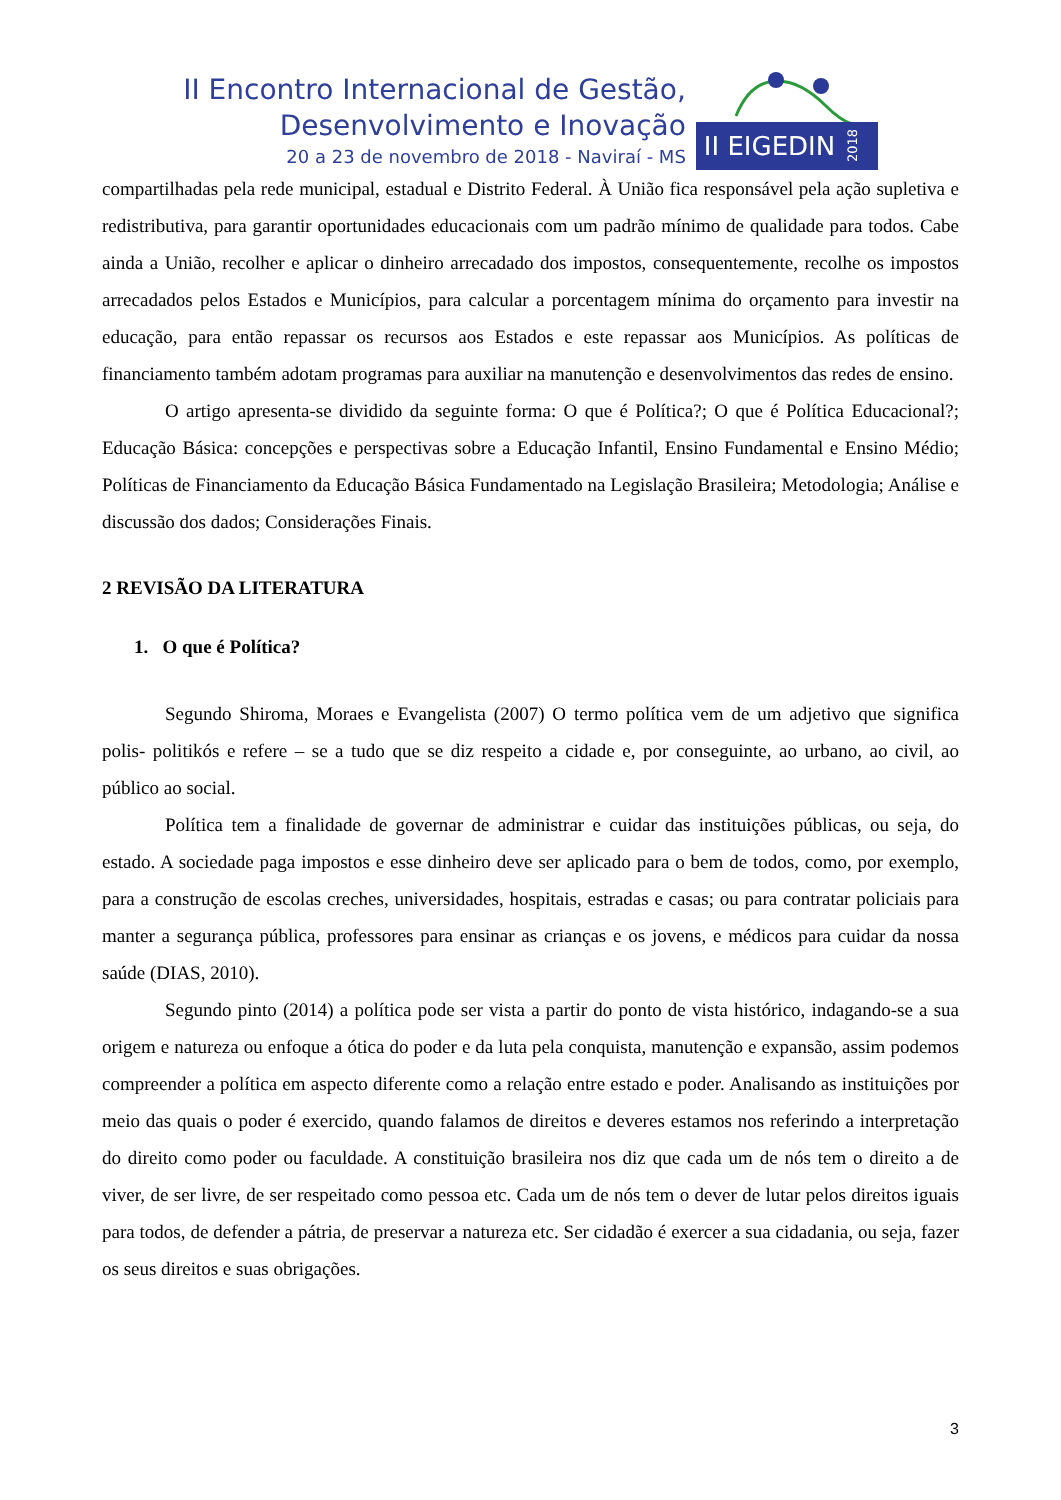II Encontro Internacional de Gestão,
Desenvolvimento e Inovação
20 a 23 de novembro de 2018 - Naviraí - MS
II EIGEDIN 2018
compartilhadas pela rede municipal, estadual e Distrito Federal. À União fica responsável pela ação supletiva e redistributiva, para garantir oportunidades educacionais com um padrão mínimo de qualidade para todos. Cabe ainda a União, recolher e aplicar o dinheiro arrecadado dos impostos, consequentemente, recolhe os impostos arrecadados pelos Estados e Municípios, para calcular a porcentagem mínima do orçamento para investir na educação, para então repassar os recursos aos Estados e este repassar aos Municípios. As políticas de financiamento também adotam programas para auxiliar na manutenção e desenvolvimentos das redes de ensino.
O artigo apresenta-se dividido da seguinte forma: O que é Política?; O que é Política Educacional?; Educação Básica: concepções e perspectivas sobre a Educação Infantil, Ensino Fundamental e Ensino Médio; Políticas de Financiamento da Educação Básica Fundamentado na Legislação Brasileira; Metodologia; Análise e discussão dos dados; Considerações Finais.
2 REVISÃO DA LITERATURA
1. O que é Política?
Segundo Shiroma, Moraes e Evangelista (2007) O termo política vem de um adjetivo que significa polis- politikós e refere – se a tudo que se diz respeito a cidade e, por conseguinte, ao urbano, ao civil, ao público ao social.
Política tem a finalidade de governar de administrar e cuidar das instituições públicas, ou seja, do estado. A sociedade paga impostos e esse dinheiro deve ser aplicado para o bem de todos, como, por exemplo, para a construção de escolas creches, universidades, hospitais, estradas e casas; ou para contratar policiais para manter a segurança pública, professores para ensinar as crianças e os jovens, e médicos para cuidar da nossa saúde (DIAS, 2010).
Segundo pinto (2014) a política pode ser vista a partir do ponto de vista histórico, indagando-se a sua origem e natureza ou enfoque a ótica do poder e da luta pela conquista, manutenção e expansão, assim podemos compreender a política em aspecto diferente como a relação entre estado e poder. Analisando as instituições por meio das quais o poder é exercido, quando falamos de direitos e deveres estamos nos referindo a interpretação do direito como poder ou faculdade. A constituição brasileira nos diz que cada um de nós tem o direito a de viver, de ser livre, de ser respeitado como pessoa etc. Cada um de nós tem o dever de lutar pelos direitos iguais para todos, de defender a pátria, de preservar a natureza etc. Ser cidadão é exercer a sua cidadania, ou seja, fazer os seus direitos e suas obrigações.
3